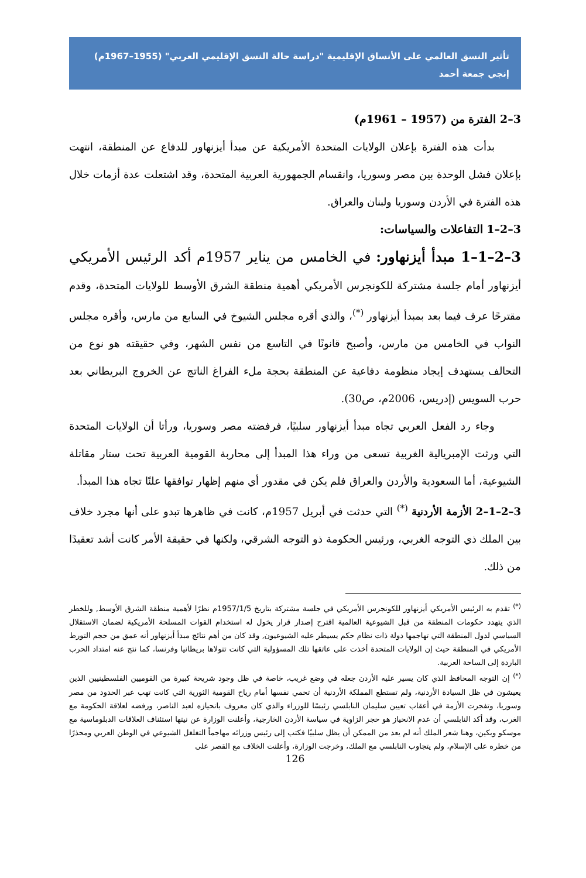تأثير النسق العالمي على الأنساق الإقليمية "دراسة حالة النسق الإقليمي العربي" (1955–1967م)
إنجي جمعة أحمد
3–2 الفترة من (1957 – 1961م)
بدأت هذه الفترة بإعلان الولايات المتحدة الأمريكية عن مبدأ أيزنهاور للدفاع عن المنطقة، انتهت بإعلان فشل الوحدة بين مصر وسوريا، وانقسام الجمهورية العربية المتحدة، وقد اشتعلت عدة أزمات خلال هذه الفترة في الأردن وسوريا ولبنان والعراق.
3–2–1 التفاعلات والسياسات:
3–2–1–1 مبدأ أيزنهاور: في الخامس من يناير 1957م أكد الرئيس الأمريكي أيزنهاور أمام جلسة مشتركة للكونجرس الأمريكي أهمية منطقة الشرق الأوسط للولايات المتحدة، وقدم مقترحًا عرف فيما بعد بمبدأ أيزنهاور <sup>(*)</sup>، والذي أقره مجلس الشيوخ في السابع من مارس، وأقره مجلس النواب في الخامس من مارس، وأصبح قانونًا في التاسع من نفس الشهر، وفي حقيقته هو نوع من التحالف يستهدف إيجاد منظومة دفاعية عن المنطقة بحجة ملء الفراغ الناتج عن الخروج البريطاني بعد حرب السويس (إدريس، 2006م، ص30).
وجاء رد الفعل العربي تجاه مبدأ أيزنهاور سلبيًا، فرفضته مصر وسوريا، ورأتا أن الولايات المتحدة التي ورثت الإمبريالية الغربية تسعى من وراء هذا المبدأ إلى محاربة القومية العربية تحت ستار مقاتلة الشيوعية، أما السعودية والأردن والعراق فلم يكن في مقدور أي منهم إظهار توافقها علنًا تجاه هذا المبدأ.
3–2–1–2 الأزمة الأردنية <sup>(*)</sup> التي حدثت في أبريل 1957م، كانت في ظاهرها تبدو على أنها مجرد خلاف بين الملك ذي التوجه الغربي، ورئيس الحكومة ذو التوجه الشرقي، ولكنها في حقيقة الأمر كانت أشد تعقيدًا من ذلك.
<sup>(*)</sup> تقدم به الرئيس الأمريكي أيزنهاور للكونجرس الأمريكي في جلسة مشتركة بتاريخ 1957/1/5م نظرًا لأهمية منطقة الشرق الأوسط, وللخطر الذي يتهدد حكومات المنطقة من قبل الشيوعية العالمية اقترح إصدار قرار يخول له استخدام القوات المسلحة الأمريكية لضمان الاستقلال السياسي لدول المنطقة التي تهاجمها دولة ذات نظام حكم يسيطر عليه الشيوعيون, وقد كان من أهم نتائج مبدأ أيزنهاور أنه عمق من حجم التورط الأمريكي في المنطقة حيث إن الولايات المتحدة أخذت على عاتقها تلك المسؤولية التي كانت تتولاها بريطانيا وفرنسا، كما نتج عنه امتداد الحرب الباردة إلى الساحة العربية.
<sup>(*)</sup> إن التوجه المحافظ الذي كان يسير عليه الأردن جعله في وضع غريب، خاصة في ظل وجود شريحة كبيرة من القوميين الفلسطينيين الذين يعيشون في ظل السيادة الأردنية، ولم تستطع المملكة الأردنية أن تحمي نفسها أمام رياح القومية الثورية التي كانت تهب عبر الحدود من مصر وسوريا، وتفجرت الأزمة في أعقاب تعيين سليمان النابلسي رئيسًا للوزراء والذي كان معروف بانحيازه لعبد الناصر، ورفضه لعلاقة الحكومة مع الغرب، وقد أكد النابلسي أن عدم الانحياز هو حجر الزاوية في سياسة الأردن الخارجية، وأعلنت الوزارة عن نيتها استئناف العلاقات الدبلوماسية مع موسكو وبكين، وهنا شعر الملك أنه لم يعد من الممكن أن يظل سلبيًا فكتب إلى رئيس وزرائه مهاجماً التغلغل الشيوعي في الوطن العربي ومحذرًا من خطره على الإسلام، ولم يتجاوب النابلسي مع الملك، وخرجت الوزارة، وأعلنت الخلاف مع القصر على
126